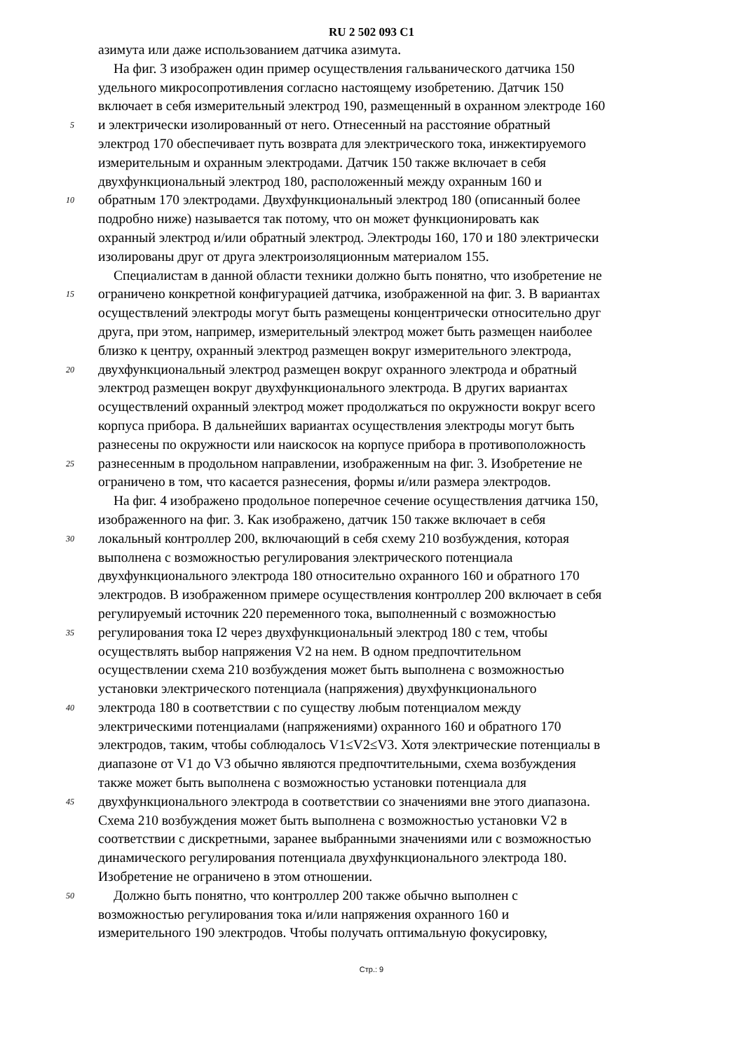RU 2 502 093 C1
азимута или даже использованием датчика азимута.
На фиг. 3 изображен один пример осуществления гальванического датчика 150
удельного микросопротивления согласно настоящему изобретению. Датчик 150
включает в себя измерительный электрод 190, размещенный в охранном электроде 160
5 и электрически изолированный от него. Отнесенный на расстояние обратный
электрод 170 обеспечивает путь возврата для электрического тока, инжектируемого
измерительным и охранным электродами. Датчик 150 также включает в себя
двухфункциональный электрод 180, расположенный между охранным 160 и
10 обратным 170 электродами. Двухфункциональный электрод 180 (описанный более
подробно ниже) называется так потому, что он может функционировать как
охранный электрод и/или обратный электрод. Электроды 160, 170 и 180 электрически
изолированы друг от друга электроизоляционным материалом 155.
Специалистам в данной области техники должно быть понятно, что изобретение не
15 ограничено конкретной конфигурацией датчика, изображенной на фиг. 3. В вариантах
осуществлений электроды могут быть размещены концентрически относительно друг
друга, при этом, например, измерительный электрод может быть размещен наиболее
близко к центру, охранный электрод размещен вокруг измерительного электрода,
20 двухфункциональный электрод размещен вокруг охранного электрода и обратный
электрод размещен вокруг двухфункционального электрода. В других вариантах
осуществлений охранный электрод может продолжаться по окружности вокруг всего
корпуса прибора. В дальнейших вариантах осуществления электроды могут быть
разнесены по окружности или наискосок на корпусе прибора в противоположность
25 разнесенным в продольном направлении, изображенным на фиг. 3. Изобретение не
ограничено в том, что касается разнесения, формы и/или размера электродов.
На фиг. 4 изображено продольное поперечное сечение осуществления датчика 150,
изображенного на фиг. 3. Как изображено, датчик 150 также включает в себя
30 локальный контроллер 200, включающий в себя схему 210 возбуждения, которая
выполнена с возможностью регулирования электрического потенциала
двухфункционального электрода 180 относительно охранного 160 и обратного 170
электродов. В изображенном примере осуществления контроллер 200 включает в себя
регулируемый источник 220 переменного тока, выполненный с возможностью
35 регулирования тока I2 через двухфункциональный электрод 180 с тем, чтобы
осуществлять выбор напряжения V2 на нем. В одном предпочтительном
осуществлении схема 210 возбуждения может быть выполнена с возможностью
установки электрического потенциала (напряжения) двухфункционального
40 электрода 180 в соответствии с по существу любым потенциалом между
электрическими потенциалами (напряжениями) охранного 160 и обратного 170
электродов, таким, чтобы соблюдалось V1≤V2≤V3. Хотя электрические потенциалы в
диапазоне от V1 до V3 обычно являются предпочтительными, схема возбуждения
также может быть выполнена с возможностью установки потенциала для
45 двухфункционального электрода в соответствии со значениями вне этого диапазона.
Схема 210 возбуждения может быть выполнена с возможностью установки V2 в
соответствии с дискретными, заранее выбранными значениями или с возможностью
динамического регулирования потенциала двухфункционального электрода 180.
Изобретение не ограничено в этом отношении.
50 Должно быть понятно, что контроллер 200 также обычно выполнен с
возможностью регулирования тока и/или напряжения охранного 160 и
измерительного 190 электродов. Чтобы получать оптимальную фокусировку,
Стр.: 9